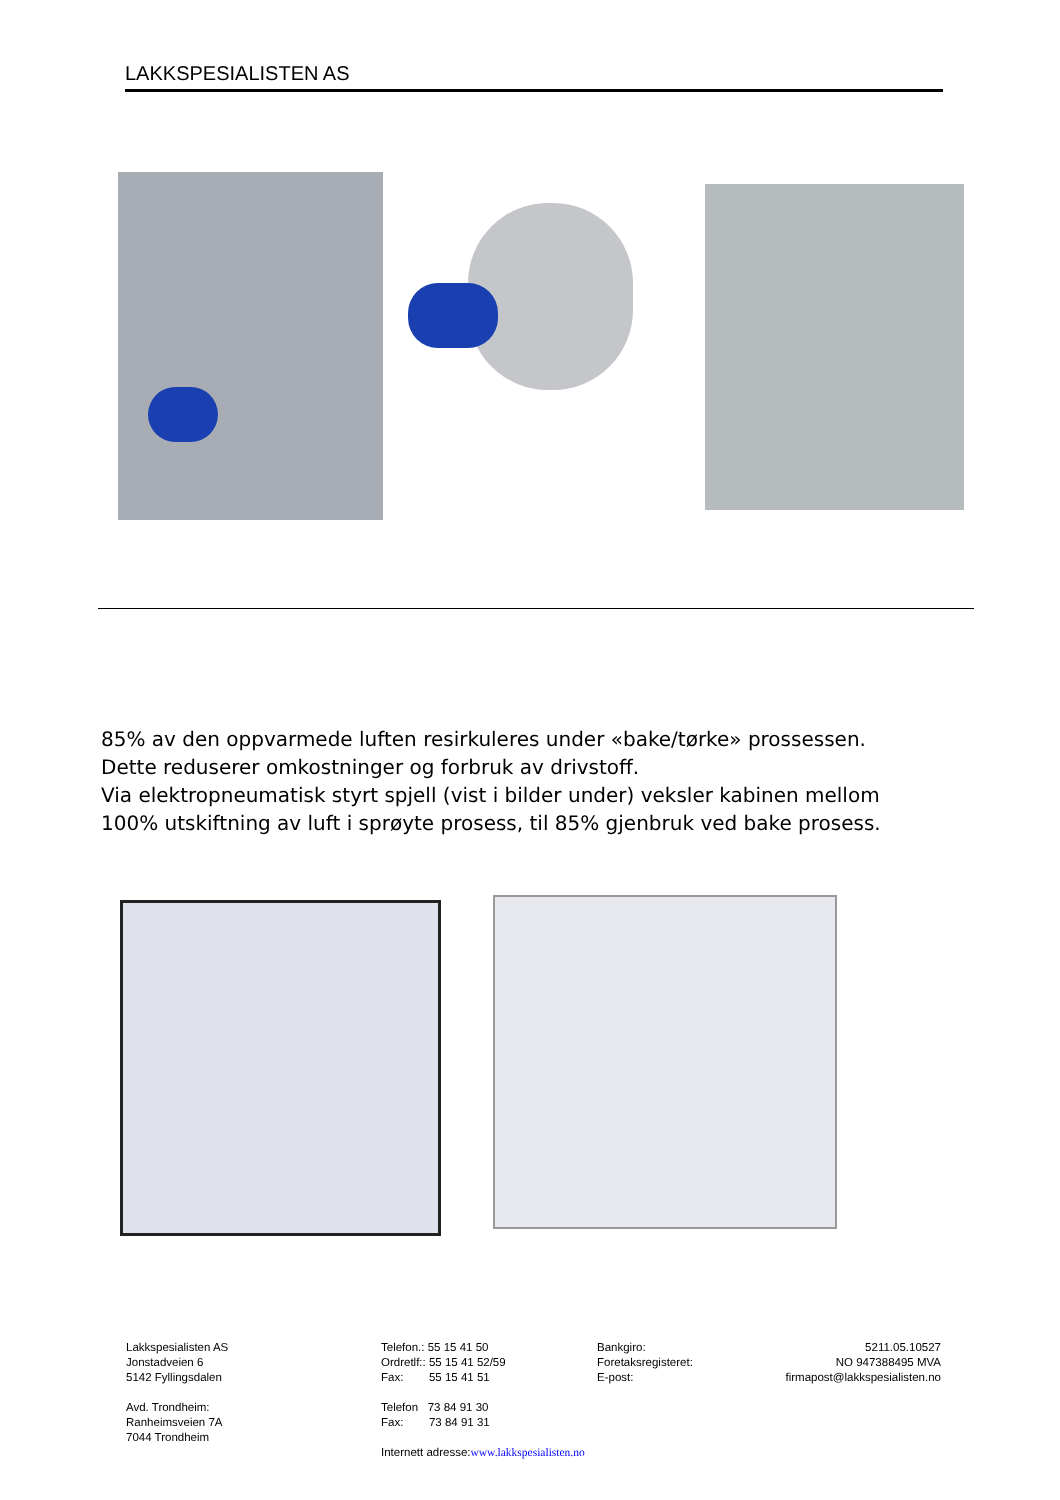LAKKSPESIALISTEN AS
85% av den oppvarmede luften resirkuleres under «bake/tørke» prossessen. Dette reduserer omkostninger og forbruk av drivstoff.
Via elektropneumatisk styrt spjell (vist i bilder under) veksler kabinen mellom 100% utskiftning av luft i sprøyte prosess, til 85% gjenbruk ved bake prosess.
Lakkspesialisten AS
Jonstadveien 6
5142 Fyllingsdalen
Avd. Trondheim:
Ranheimsveien 7A
7044 Trondheim
Telefon.: 55 15 41 50
Ordretlf:: 55 15 41 52/59
Fax: 55 15 41 51
Telefon 73 84 91 30
Fax: 73 84 91 31
Internett adresse:www.lakkspesialisten.no
Bankgiro:
Foretaksregisteret:
E-post:
5211.05.10527
NO 947388495 MVA
firmapost@lakkspesialisten.no